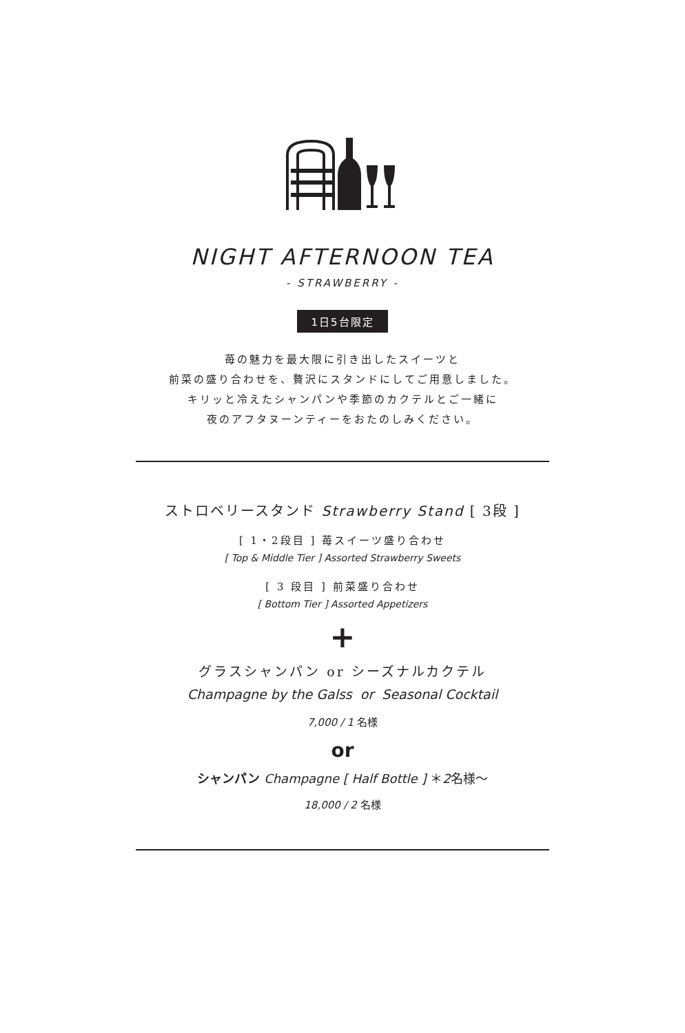NIGHT AFTERNOON TEA
- STRAWBERRY -
1日5台限定
苺の魅力を最大限に引き出したスイーツと
前菜の盛り合わせを、贅沢にスタンドにしてご用意しました。
キリッと冷えたシャンパンや季節のカクテルとご一緒に
夜のアフタヌーンティーをおたのしみください。
ストロベリースタンド Strawberry Stand [ 3段 ]
[ 1・2段目 ] 苺スイーツ盛り合わせ
[ Top & Middle Tier ] Assorted Strawberry Sweets
[ 3 段目 ] 前菜盛り合わせ
[ Bottom Tier ] Assorted Appetizers
+
グラスシャンパン or シーズナルカクテル
Champagne by the Galss or Seasonal Cocktail
7,000 / 1 名様
or
シャンパン Champagne [ Half Bottle ] ＊2名様〜
18,000 / 2 名様